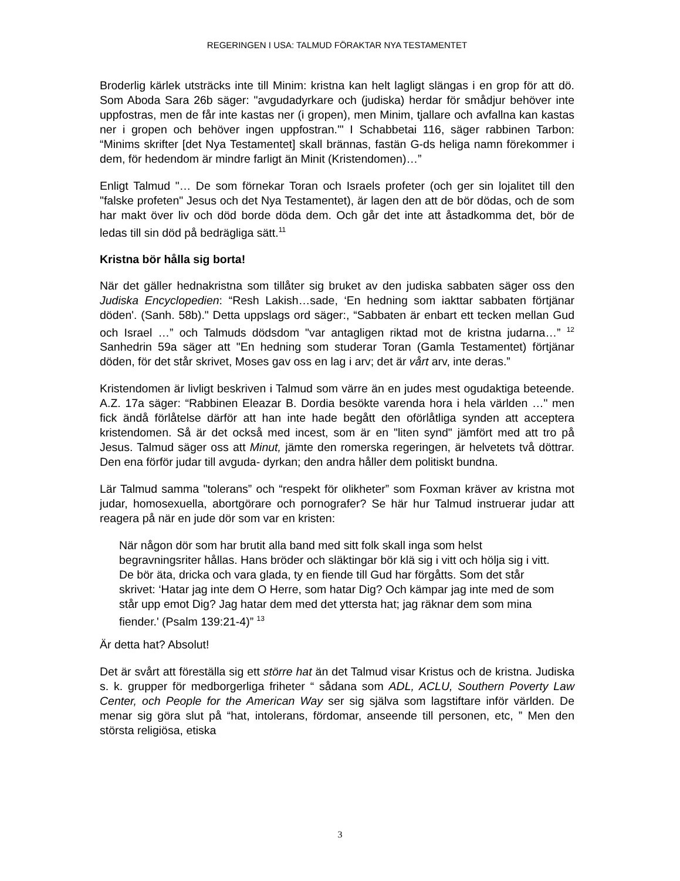REGERINGEN I USA: TALMUD FÖRAKTAR NYA TESTAMENTET
Broderlig kärlek utsträcks inte till Minim: kristna kan helt lagligt slängas i en grop för att dö. Som Aboda Sara 26b säger: "avgudadyrkare och (judiska) herdar för smådjur behöver inte uppfostras, men de får inte kastas ner (i gropen), men Minim, tjallare och avfallna kan kastas ner i gropen och behöver ingen uppfostran.'" I Schabbetai 116, säger rabbinen Tarbon: “Minims skrifter [det Nya Testamentet] skall brännas, fastän G-ds heliga namn förekommer i dem, för hedendom är mindre farligt än Minit (Kristendomen)…”
Enligt Talmud "… De som förnekar Toran och Israels profeter (och ger sin lojalitet till den "falske profeten" Jesus och det Nya Testamentet), är lagen den att de bör dödas, och de som har makt över liv och död borde döda dem. Och går det inte att åstadkomma det, bör de ledas till sin död på bedrägliga sätt.<sup>11</sup>
Kristna bör hålla sig borta!
När det gäller hednakristna som tillåter sig bruket av den judiska sabbaten säger oss den Judiska Encyclopedien: “Resh Lakish…sade, ‘En hedning som iakttar sabbaten förtjänar döden'. (Sanh. 58b)." Detta uppslags ord säger:, “Sabbaten är enbart ett tecken mellan Gud och Israel …” och Talmuds dödsdom "var antagligen riktad mot de kristna judarna…” <sup>12</sup> Sanhedrin 59a säger att "En hedning som studerar Toran (Gamla Testamentet) förtjänar döden, för det står skrivet, Moses gav oss en lag i arv; det är vårt arv, inte deras.”
Kristendomen är livligt beskriven i Talmud som värre än en judes mest ogudaktiga beteende. A.Z. 17a säger: “Rabbinen Eleazar B. Dordia besökte varenda hora i hela världen …" men fick ändå förlåtelse därför att han inte hade begått den oförlåtliga synden att acceptera kristendomen. Så är det också med incest, som är en "liten synd" jämfört med att tro på Jesus. Talmud säger oss att Minut, jämte den romerska regeringen, är helvetets två döttrar. Den ena förför judar till avguda- dyrkan; den andra håller dem politiskt bundna.
Lär Talmud samma "tolerans” och “respekt för olikheter” som Foxman kräver av kristna mot judar, homosexuella, abortgörare och pornografer? Se här hur Talmud instruerar judar att reagera på när en jude dör som var en kristen:
När någon dör som har brutit alla band med sitt folk skall inga som helst begravningsriter hållas. Hans bröder och släktingar bör klä sig i vitt och hölja sig i vitt. De bör äta, dricka och vara glada, ty en fiende till Gud har förgåtts. Som det står skrivet: ‘Hatar jag inte dem O Herre, som hatar Dig? Och kämpar jag inte med de som står upp emot Dig? Jag hatar dem med det yttersta hat; jag räknar dem som mina fiender.' (Psalm 139:21-4)” <sup>13</sup>
Är detta hat? Absolut!
Det är svårt att föreställa sig ett större hat än det Talmud visar Kristus och de kristna. Judiska s. k. grupper för medborgerliga friheter “ sådana som ADL, ACLU, Southern Poverty Law Center, och People for the American Way ser sig själva som lagstiftare inför världen. De menar sig göra slut på “hat, intolerans, fördomar, anseende till personen, etc, ” Men den största religiösa, etiska
3